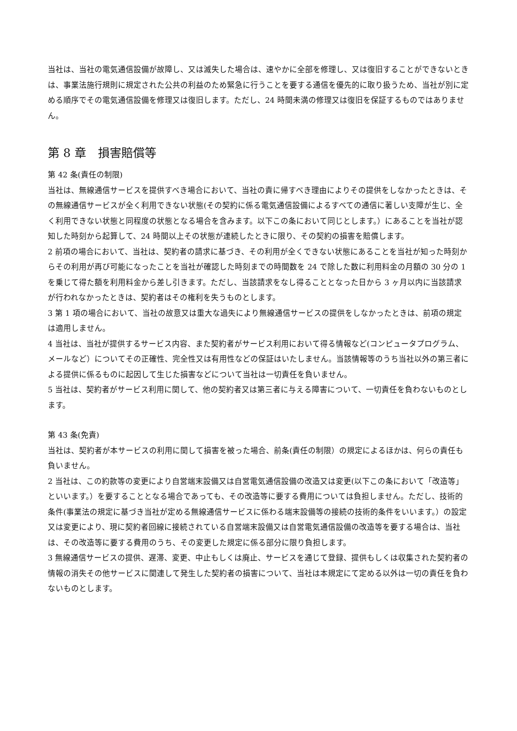当社は、当社の電気通信設備が故障し、又は滅失した場合は、速やかに全部を修理し、又は復旧することができないときは、事業法施行規則に規定された公共の利益のため緊急に行うことを要する通信を優先的に取り扱うため、当社が別に定める順序でその電気通信設備を修理又は復旧します。ただし、24 時間未満の修理又は復旧を保証するものではありません。
第 8 章　損害賠償等
第 42 条(責任の制限)
当社は、無線通信サービスを提供すべき場合において、当社の責に帰すべき理由によりその提供をしなかったときは、その無線通信サービスが全く利用できない状態(その契約に係る電気通信設備によるすべての通信に著しい支障が生じ、全く利用できない状態と同程度の状態となる場合を含みます。以下この条において同じとします。）にあることを当社が認知した時刻から起算して、24 時間以上その状態が連続したときに限り、その契約の損害を賠償します。
2 前項の場合において、当社は、契約者の請求に基づき、その利用が全くできない状態にあることを当社が知った時刻からその利用が再び可能になったことを当社が確認した時刻までの時間数を 24 で除した数に利用料金の月額の 30 分の 1 を乗じて得た額を利用料金から差し引きます。ただし、当該請求をなし得ることとなった日から 3 ヶ月以内に当該請求が行われなかったときは、契約者はその権利を失うものとします。
3 第 1 項の場合において、当社の故意又は重大な過失により無線通信サービスの提供をしなかったときは、前項の規定は適用しません。
4 当社は、当社が提供するサービス内容、また契約者がサービス利用において得る情報など(コンピュータプログラム、メールなど）についてその正確性、完全性又は有用性などの保証はいたしません。当該情報等のうち当社以外の第三者による提供に係るものに起因して生じた損害などについて当社は一切責任を負いません。
5 当社は、契約者がサービス利用に関して、他の契約者又は第三者に与える障害について、一切責任を負わないものとします。
第 43 条(免責)
当社は、契約者が本サービスの利用に関して損害を被った場合、前条(責任の制限）の規定によるほかは、何らの責任も負いません。
2 当社は、この約款等の変更により自営端末設備又は自営電気通信設備の改造又は変更(以下この条において「改造等」といいます。）を要することとなる場合であっても、その改造等に要する費用については負担しません。ただし、技術的条件(事業法の規定に基づき当社が定める無線通信サービスに係わる端末設備等の接続の技術的条件をいいます。）の設定又は変更により、現に契約者回線に接続されている自営端末設備又は自営電気通信設備の改造等を要する場合は、当社は、その改造等に要する費用のうち、その変更した規定に係る部分に限り負担します。
3 無線通信サービスの提供、遅滞、変更、中止もしくは廃止、サービスを通じて登録、提供もしくは収集された契約者の情報の消失その他サービスに関連して発生した契約者の損害について、当社は本規定にて定める以外は一切の責任を負わないものとします。